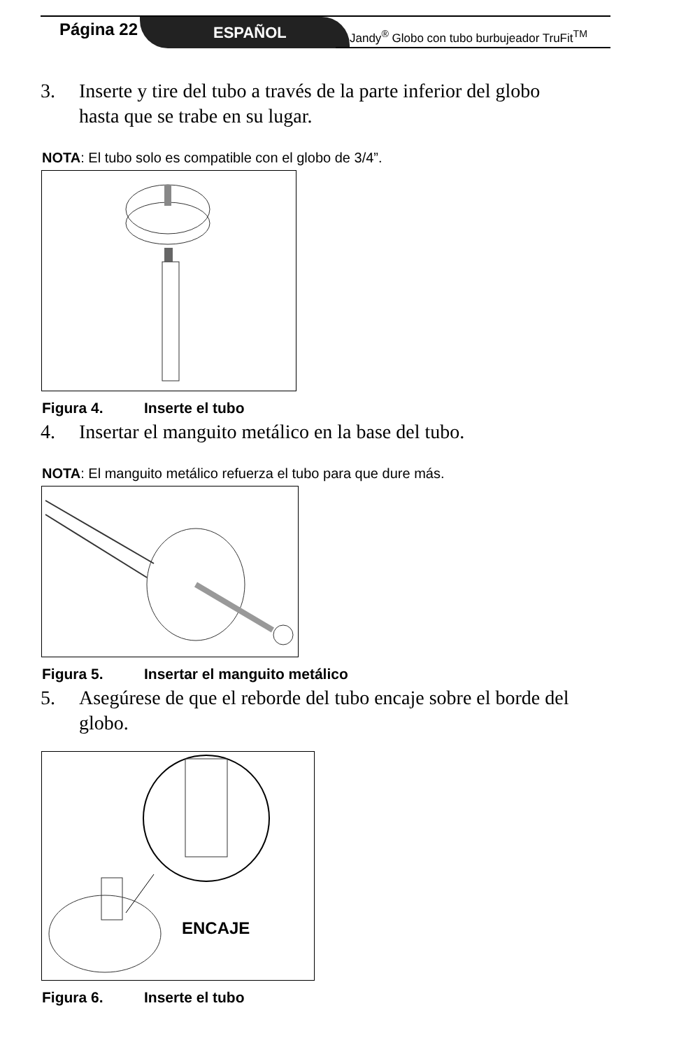Página 22 ESPAÑOL
Jandy<sup>®</sup> Globo con tubo burbujeador TruFit<sup>TM</sup>
3. Inserte y tire del tubo a través de la parte inferior del globo hasta que se trabe en su lugar.
NOTA: El tubo solo es compatible con el globo de 3/4”.
Figura 4. Inserte el tubo
4. Insertar el manguito metálico en la base del tubo.
NOTA: El manguito metálico refuerza el tubo para que dure más.
Figura 5. Insertar el manguito metálico
5. Asegúrese de que el reborde del tubo encaje sobre el borde del globo.
ENCAJE
Figura 6. Inserte el tubo